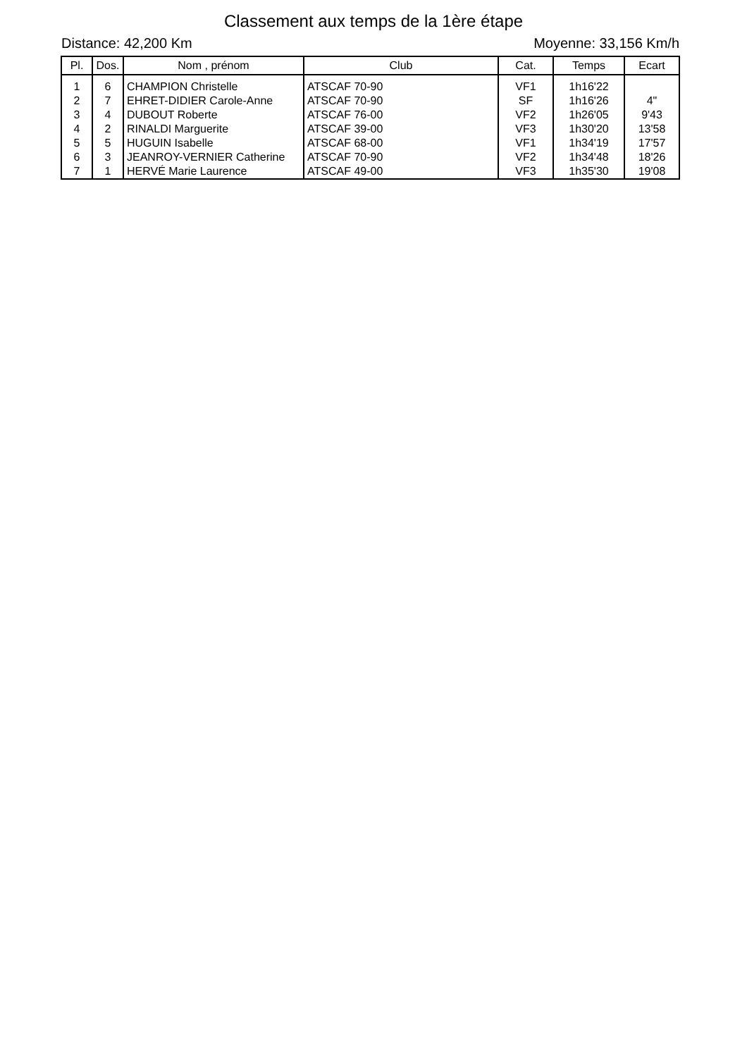Classement aux temps de la 1ère étape
Distance: 42,200 Km Moyenne: 33,156 Km/h
| Pl. | Dos. | Nom , prénom | Club | Cat. | Temps | Ecart |
| --- | --- | --- | --- | --- | --- | --- |
| 1 | 6 | CHAMPION Christelle | ATSCAF 70-90 | VF1 | 1h16'22 | |
| 2 | 7 | EHRET-DIDIER Carole-Anne | ATSCAF 70-90 | SF | 1h16'26 | 4" |
| 3 | 4 | DUBOUT Roberte | ATSCAF 76-00 | VF2 | 1h26'05 | 9'43 |
| 4 | 2 | RINALDI Marguerite | ATSCAF 39-00 | VF3 | 1h30'20 | 13'58 |
| 5 | 5 | HUGUIN Isabelle | ATSCAF 68-00 | VF1 | 1h34'19 | 17'57 |
| 6 | 3 | JEANROY-VERNIER Catherine | ATSCAF 70-90 | VF2 | 1h34'48 | 18'26 |
| 7 | 1 | HERVÉ Marie Laurence | ATSCAF 49-00 | VF3 | 1h35'30 | 19'08 |